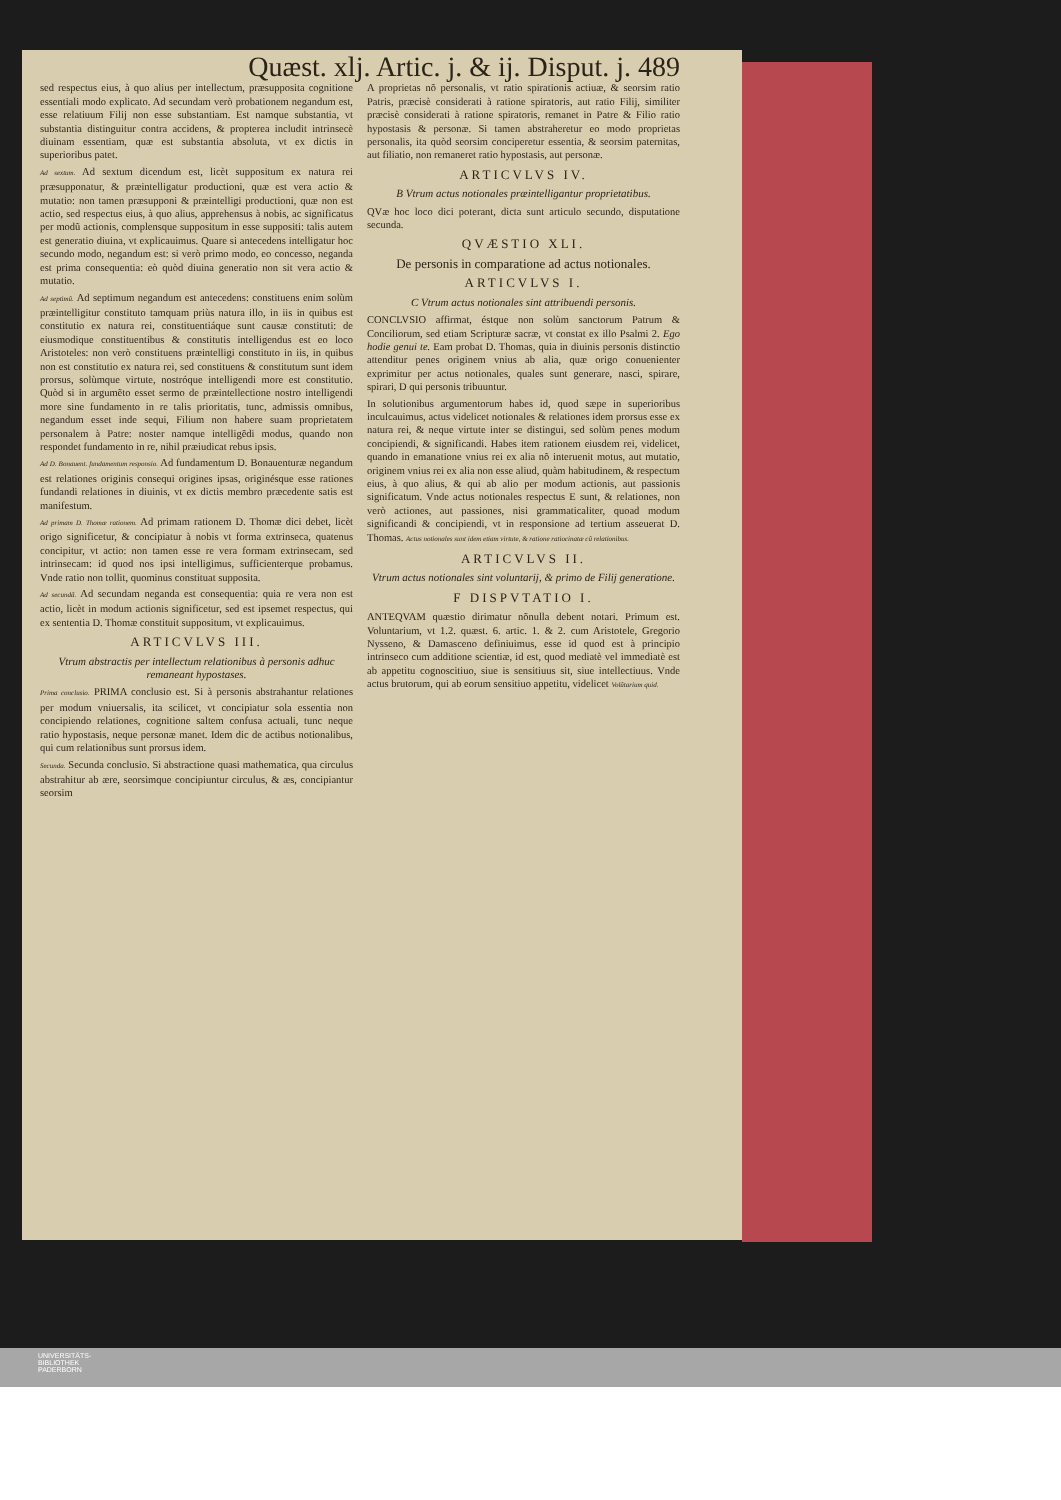Quæst. xlj. Artic. j. & ij. Disput. j. 489
sed respectus eius, à quo alius per intellectum, præsupposita cognitione essentiali modo explicato. Ad secundam verò probationem negandum est, esse relatiuum Filij non esse substantiam. Est namque substantia, vt substantia distinguitur contra accidens, & propterea includit intrinsecè diuinam essentiam, quæ est substantia absoluta, vt ex dictis in superioribus patet.
Ad sextum. Ad sextum dicendum est, licèt suppositum ex natura rei præsupponatur, & præintelligatur productioni, quæ est vera actio & mutatio: non tamen præsupponi & præintelligi productioni, quæ non est actio, sed respectus eius, à quo alius, apprehensus à nobis, ac significatus per modũ actionis, complensque suppositum in esse suppositi: talis autem est generatio diuina, vt explicauimus. Quare si antecedens intelligatur hoc secundo modo, negandum est: si verò primo modo, eo concesso, neganda est prima consequentia: eò quòd diuina generatio non sit vera actio & mutatio.
Ad septimũ. Ad septimum negandum est antecedens: constituens enim solùm præintelligitur constituto tamquam priùs natura illo, in iis in quibus est constitutio ex natura rei, constituentiáque sunt causæ constituti: de eiusmodique constituentibus & constitutis intelligendus est eo loco Aristoteles: non verò constituens præintelligi constituto in iis, in quibus non est constitutio ex natura rei, sed constituens & constitutum sunt idem prorsus, solùmque virtute, nostróque intelligendi more est constitutio. Quòd si in argumẽto esset sermo de præintellectione nostro intelligendi more sine fundamento in re talis prioritatis, tunc, admissis omnibus, negandum esset inde sequi, Filium non habere suam proprietatem personalem à Patre: noster namque intelligẽdi modus, quando non respondet fundamento in re, nihil præiudicat rebus ipsis.
Ad D. Bonauent. fundamentum responsio. Ad fundamentum D. Bonauenturæ negandum est relationes originis consequi origines ipsas, originésque esse rationes fundandi relationes in diuinis, vt ex dictis membro præcedente satis est manifestum.
Ad primam D. Thomæ rationem. Ad primam rationem D. Thomæ dici debet, licèt origo significetur, & concipiatur à nobis vt forma extrinseca, quatenus concipitur, vt actio: non tamen esse re vera formam extrinsecam, sed intrinsecam: id quod nos ipsi intelligimus, sufficienterque probamus. Vnde ratio non tollit, quominus constituat supposita.
Ad secundã. Ad secundam neganda est consequentia: quia re vera non est actio, licèt in modum actionis significetur, sed est ipsemet respectus, qui ex sententia D. Thomæ constituit suppositum, vt explicauimus.
ARTICVLVS III.
Vtrum abstractis per intellectum relationibus à personis adhuc remaneant hypostases.
Prima conclusio. PRIMA conclusio est. Si à personis abstrahantur relationes per modum vniuersalis, ita scilicet, vt concipiatur sola essentia non concipiendo relationes, cognitione saltem confusa actuali, tunc neque ratio hypostasis, neque personæ manet. Idem dic de actibus notionalibus, qui cum relationibus sunt prorsus idem.
Secunda. Secunda conclusio. Si abstractione quasi mathematica, qua circulus abstrahitur ab ære, seorsimque concipiuntur circulus, & æs, concipiantur seorsim
A proprietas nõ personalis, vt ratio spirationis actiuæ, & seorsim ratio Patris, præcisè considerati à ratione spiratoris, aut ratio Filij, similiter præcisè considerati à ratione spiratoris, remanet in Patre & Filio ratio hypostasis & personæ. Si tamen abstraheretur eo modo proprietas personalis, ita quòd seorsim conciperetur essentia, & seorsim paternitas, aut filiatio, non remaneret ratio hypostasis, aut personæ.
ARTICVLVS IV.
B Vtrum actus notionales præintelligantur proprietatibus.
QVæ hoc loco dici poterant, dicta sunt articulo secundo, disputatione secunda.
QVÆSTIO XLI.
De personis in comparatione ad actus notionales.
ARTICVLVS I.
C Vtrum actus notionales sint attribuendi personis.
CONCLVSIO affirmat, éstque non solùm sanctorum Patrum & Conciliorum, sed etiam Scripturæ sacræ, vt constat ex illo Psalmi 2. Ego hodie genui te. Eam probat D. Thomas, quia in diuinis personis distinctio attenditur penes originem vnius ab alia, quæ origo conuenienter exprimitur per actus notionales, quales sunt generare, nasci, spirare, spirari, D qui personis tribuuntur.
In solutionibus argumentorum habes id, quod sæpe in superioribus inculcauimus, actus videlicet notionales & relationes idem prorsus esse ex natura rei, & neque virtute inter se distingui, sed solùm penes modum concipiendi, & significandi. Habes item rationem eiusdem rei, videlicet, quando in emanatione vnius rei ex alia nõ interuenit motus, aut mutatio, originem vnius rei ex alia non esse aliud, quàm habitudinem, & respectum eius, à quo alius, & qui ab alio per modum actionis, aut passionis significatum. Vnde actus notionales respectus E sunt, & relationes, non verò actiones, aut passiones, nisi grammaticaliter, quoad modum significandi & concipiendi, vt in responsione ad tertium asseuerat D. Thomas. Actus notionales sunt idem etiam virtute, & ratione ratiocinatæ cũ relationibus.
ARTICVLVS II.
Vtrum actus notionales sint voluntarij, & primo de Filij generatione.
F DISPVTATIO I.
ANTEQVAM quæstio dirimatur nõnulla debent notari. Primum est. Voluntarium, vt 1.2. quæst. 6. artic. 1. & 2. cum Aristotele, Gregorio Nysseno, & Damasceno definiuimus, esse id quod est à principio intrinseco cum additione scientiæ, id est, quod mediatè vel immediatè est ab appetitu cognoscitiuo, siue is sensitiuus sit, siue intellectiuus. Vnde actus brutorum, qui ab eorum sensitiuo appetitu, videlicet Volũtarium quid.
UNIVERSITÄTS-
BIBLIOTHEK
PADERBORN